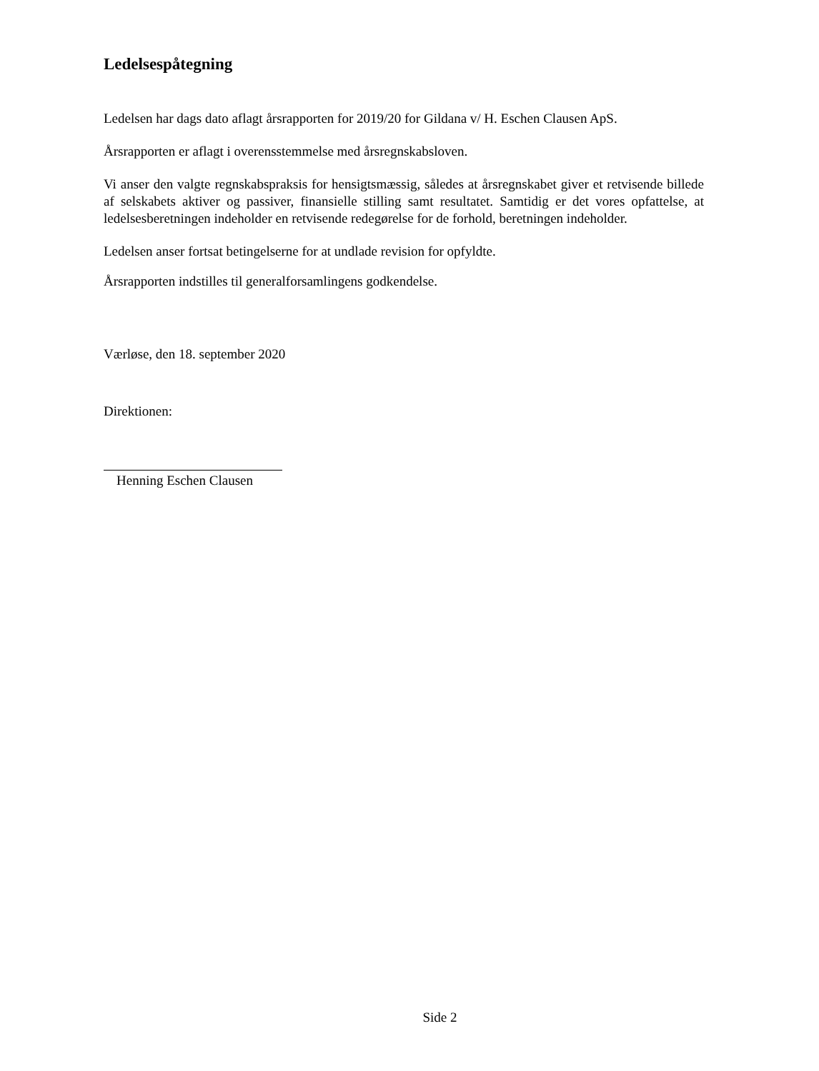Ledelsespåtegning
Ledelsen har dags dato aflagt årsrapporten for 2019/20 for Gildana v/ H. Eschen Clausen ApS.
Årsrapporten er aflagt i overensstemmelse med årsregnskabsloven.
Vi anser den valgte regnskabspraksis for hensigtsmæssig, således at årsregnskabet giver et retvisende billede af selskabets aktiver og passiver, finansielle stilling samt resultatet. Samtidig er det vores opfattelse, at ledelsesberetningen indeholder en retvisende redegørelse for de forhold, beretningen indeholder.
Ledelsen anser fortsat betingelserne for at undlade revision for opfyldte.
Årsrapporten indstilles til generalforsamlingens godkendelse.
Værløse, den 18. september 2020
Direktionen:
Henning Eschen Clausen
Side 2